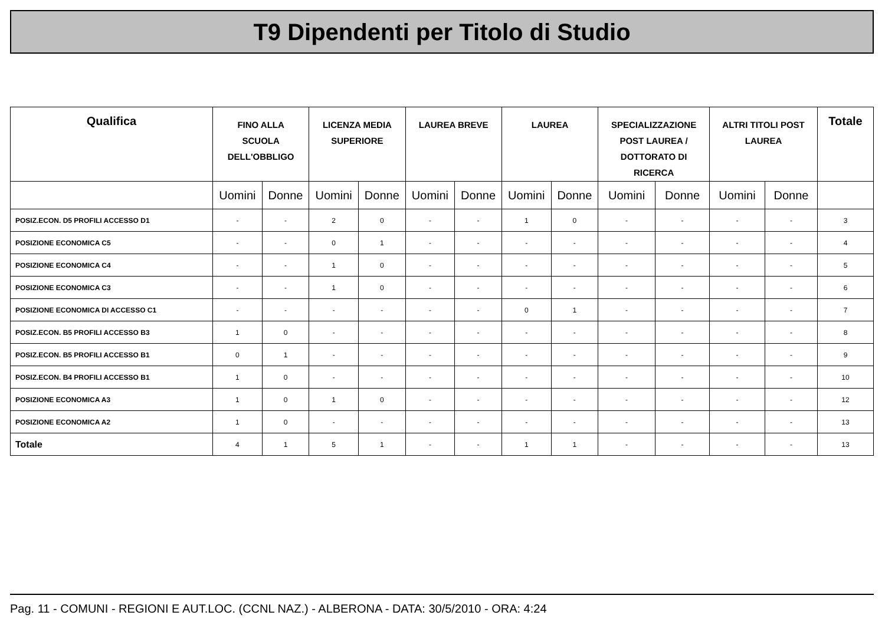T9 Dipendenti per Titolo di Studio
| Qualifica | FINO ALLA SCUOLA DELL'OBBLIGO | | LICENZA MEDIA SUPERIORE | | LAUREA BREVE | | LAUREA | | SPECIALIZZAZIONE POST LAUREA / DOTTORATO DI RICERCA | | ALTRI TITOLI POST LAUREA | | Totale |
| --- | --- | --- | --- | --- | --- | --- | --- | --- | --- | --- | --- | --- | --- |
| | Uomini | Donne | Uomini | Donne | Uomini | Donne | Uomini | Donne | Uomini | Donne | Uomini | Donne | |
| POSIZ.ECON. D5 PROFILI ACCESSO D1 | - | - | 2 | 0 | - | - | 1 | 0 | - | - | - | - | 3 |
| POSIZIONE ECONOMICA C5 | - | - | 0 | 1 | - | - | - | - | - | - | - | - | 4 |
| POSIZIONE ECONOMICA C4 | - | - | 1 | 0 | - | - | - | - | - | - | - | - | 5 |
| POSIZIONE ECONOMICA C3 | - | - | 1 | 0 | - | - | - | - | - | - | - | - | 6 |
| POSIZIONE ECONOMICA DI ACCESSO C1 | - | - | - | - | - | - | 0 | 1 | - | - | - | - | 7 |
| POSIZ.ECON. B5 PROFILI ACCESSO B3 | 1 | 0 | - | - | - | - | - | - | - | - | - | - | 8 |
| POSIZ.ECON. B5 PROFILI ACCESSO B1 | 0 | 1 | - | - | - | - | - | - | - | - | - | - | 9 |
| POSIZ.ECON. B4 PROFILI ACCESSO B1 | 1 | 0 | - | - | - | - | - | - | - | - | - | - | 10 |
| POSIZIONE ECONOMICA A3 | 1 | 0 | 1 | 0 | - | - | - | - | - | - | - | - | 12 |
| POSIZIONE ECONOMICA A2 | 1 | 0 | - | - | - | - | - | - | - | - | - | - | 13 |
| Totale | 4 | 1 | 5 | 1 | - | - | 1 | 1 | - | - | - | - | 13 |
Pag. 11 - COMUNI - REGIONI E AUT.LOC. (CCNL NAZ.) - ALBERONA - DATA: 30/5/2010 - ORA: 4:24